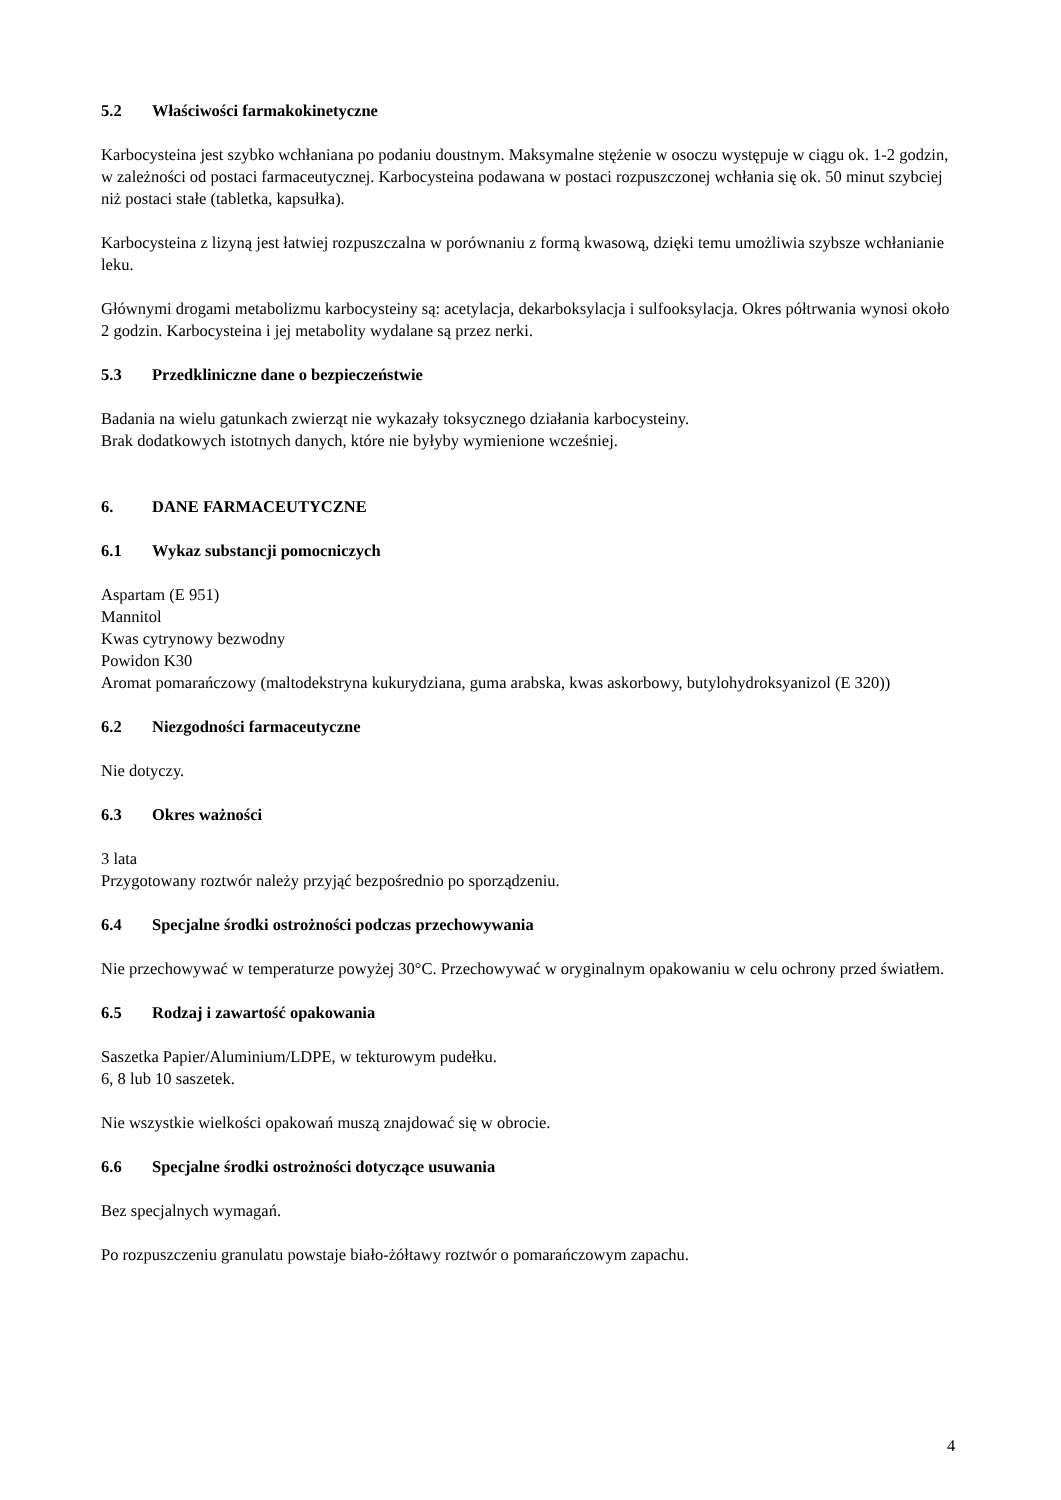5.2 Właściwości farmakokinetyczne
Karbocysteina jest szybko wchłaniana po podaniu doustnym. Maksymalne stężenie w osoczu występuje w ciągu ok. 1-2 godzin, w zależności od postaci farmaceutycznej. Karbocysteina podawana w postaci rozpuszczonej wchłania się ok. 50 minut szybciej niż postaci stałe (tabletka, kapsułka).
Karbocysteina z lizyną jest łatwiej rozpuszczalna w porównaniu z formą kwasową, dzięki temu umożliwia szybsze wchłanianie leku.
Głównymi drogami metabolizmu karbocysteiny są: acetylacja, dekarboksylacja i sulfooksylacja. Okres półtrwania wynosi około 2 godzin. Karbocysteina i jej metabolity wydalane są przez nerki.
5.3 Przedkliniczne dane o bezpieczeństwie
Badania na wielu gatunkach zwierząt nie wykazały toksycznego działania karbocysteiny.
Brak dodatkowych istotnych danych, które nie byłyby wymienione wcześniej.
6. DANE FARMACEUTYCZNE
6.1 Wykaz substancji pomocniczych
Aspartam (E 951)
Mannitol
Kwas cytrynowy bezwodny
Powidon K30
Aromat pomarańczowy (maltodekstryna kukurydziana, guma arabska, kwas askorbowy, butylohydroksyanizol (E 320))
6.2 Niezgodności farmaceutyczne
Nie dotyczy.
6.3 Okres ważności
3 lata
Przygotowany roztwór należy przyjąć bezpośrednio po sporządzeniu.
6.4 Specjalne środki ostrożności podczas przechowywania
Nie przechowywać w temperaturze powyżej 30°C. Przechowywać w oryginalnym opakowaniu w celu ochrony przed światłem.
6.5 Rodzaj i zawartość opakowania
Saszetka Papier/Aluminium/LDPE, w tekturowym pudełku.
6, 8 lub 10 saszetek.
Nie wszystkie wielkości opakowań muszą znajdować się w obrocie.
6.6 Specjalne środki ostrożności dotyczące usuwania
Bez specjalnych wymagań.
Po rozpuszczeniu granulatu powstaje biało-żółtawy roztwór o pomarańczowym zapachu.
4